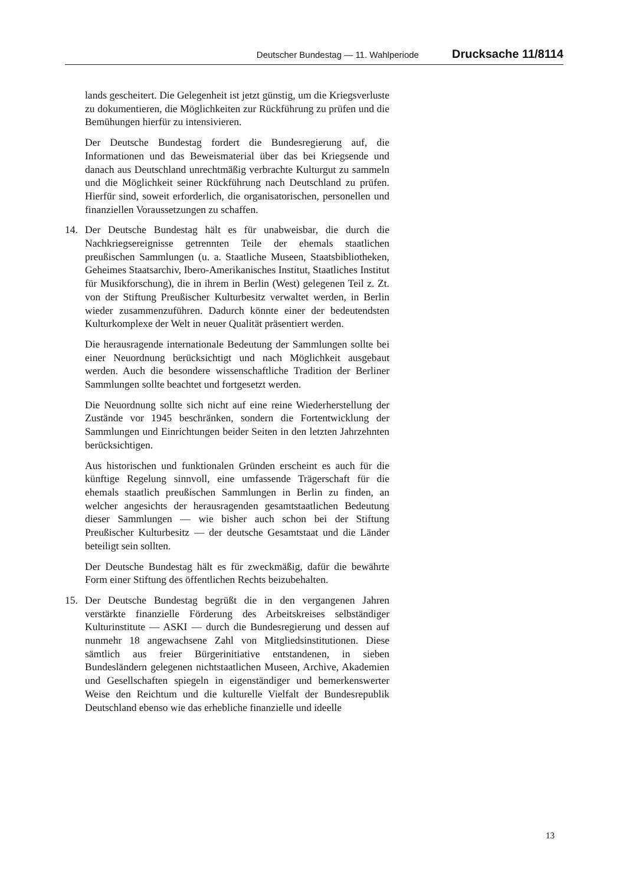Deutscher Bundestag — 11. Wahlperiode Drucksache 11/8114
lands gescheitert. Die Gelegenheit ist jetzt günstig, um die Kriegsverluste zu dokumentieren, die Möglichkeiten zur Rückführung zu prüfen und die Bemühungen hierfür zu intensivieren.
Der Deutsche Bundestag fordert die Bundesregierung auf, die Informationen und das Beweismaterial über das bei Kriegsende und danach aus Deutschland unrechtmäßig verbrachte Kulturgut zu sammeln und die Möglichkeit seiner Rückführung nach Deutschland zu prüfen. Hierfür sind, soweit erforderlich, die organisatorischen, personellen und finanziellen Voraussetzungen zu schaffen.
14. Der Deutsche Bundestag hält es für unabweisbar, die durch die Nachkriegsereignisse getrennten Teile der ehemals staatlichen preußischen Sammlungen (u. a. Staatliche Museen, Staatsbibliotheken, Geheimes Staatsarchiv, Ibero-Amerikanisches Institut, Staatliches Institut für Musikforschung), die in ihrem in Berlin (West) gelegenen Teil z. Zt. von der Stiftung Preußischer Kulturbesitz verwaltet werden, in Berlin wieder zusammenzuführen. Dadurch könnte einer der bedeutendsten Kulturkomplexe der Welt in neuer Qualität präsentiert werden.
Die herausragende internationale Bedeutung der Sammlungen sollte bei einer Neuordnung berücksichtigt und nach Möglichkeit ausgebaut werden. Auch die besondere wissenschaftliche Tradition der Berliner Sammlungen sollte beachtet und fortgesetzt werden.
Die Neuordnung sollte sich nicht auf eine reine Wiederherstellung der Zustände vor 1945 beschränken, sondern die Fortentwicklung der Sammlungen und Einrichtungen beider Seiten in den letzten Jahrzehnten berücksichtigen.
Aus historischen und funktionalen Gründen erscheint es auch für die künftige Regelung sinnvoll, eine umfassende Trägerschaft für die ehemals staatlich preußischen Sammlungen in Berlin zu finden, an welcher angesichts der herausragenden gesamtstaatlichen Bedeutung dieser Sammlungen — wie bisher auch schon bei der Stiftung Preußischer Kulturbesitz — der deutsche Gesamtstaat und die Länder beteiligt sein sollten.
Der Deutsche Bundestag hält es für zweckmäßig, dafür die bewährte Form einer Stiftung des öffentlichen Rechts beizubehalten.
15. Der Deutsche Bundestag begrüßt die in den vergangenen Jahren verstärkte finanzielle Förderung des Arbeitskreises selbständiger Kulturinstitute — ASKI — durch die Bundesregierung und dessen auf nunmehr 18 angewachsene Zahl von Mitgliedsinstitutionen. Diese sämtlich aus freier Bürgerinitiative entstandenen, in sieben Bundesländern gelegenen nichtstaatlichen Museen, Archive, Akademien und Gesellschaften spiegeln in eigenständiger und bemerkenswerter Weise den Reichtum und die kulturelle Vielfalt der Bundesrepublik Deutschland ebenso wie das erhebliche finanzielle und ideelle
13